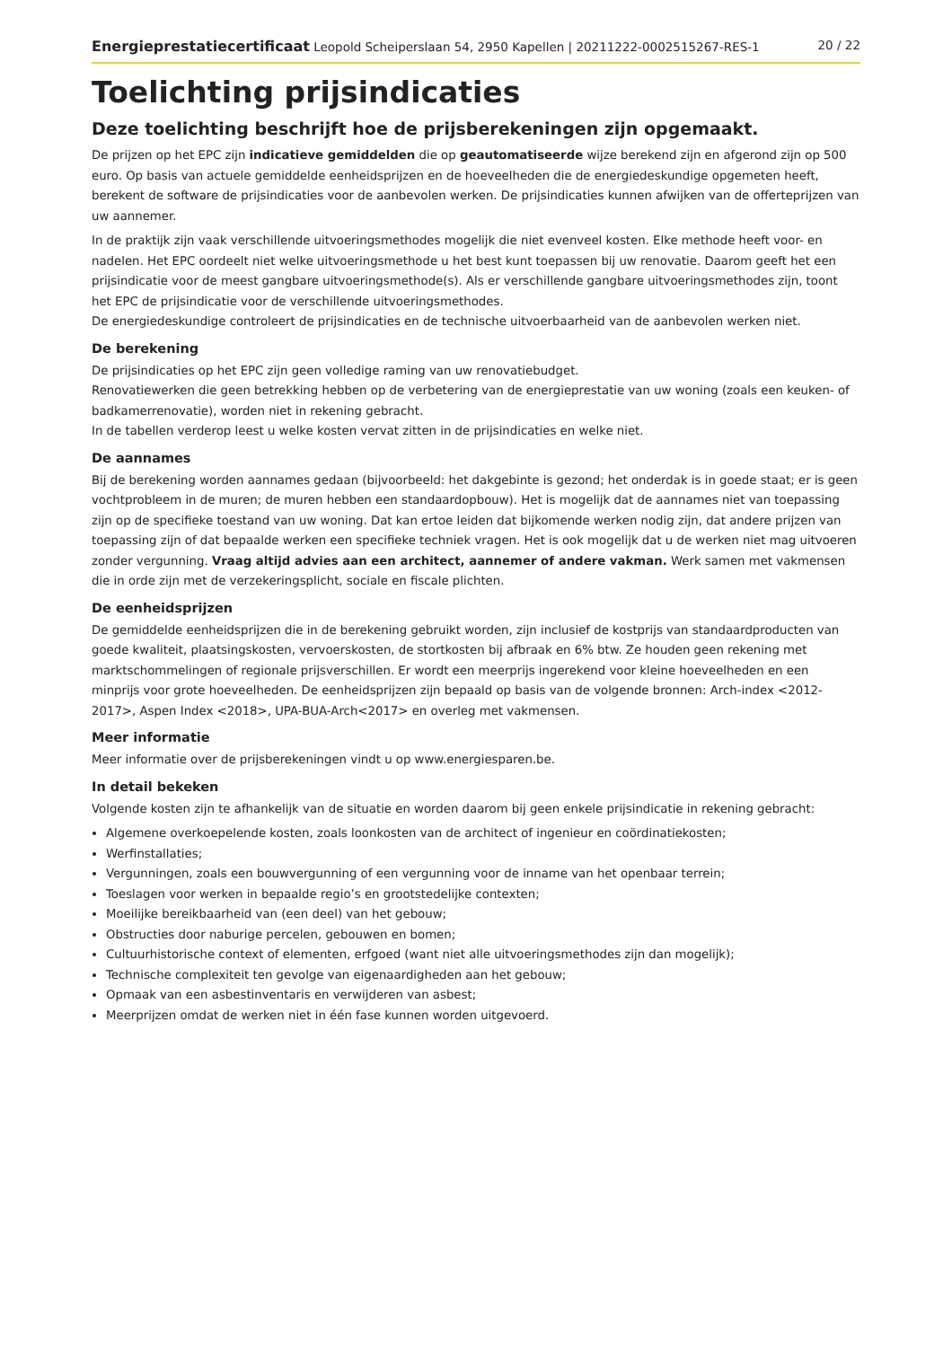Energieprestatiecertificaat Leopold Scheiperslaan 54, 2950 Kapellen | 20211222-0002515267-RES-1 20 / 22
Toelichting prijsindicaties
Deze toelichting beschrijft hoe de prijsberekeningen zijn opgemaakt.
De prijzen op het EPC zijn indicatieve gemiddelden die op geautomatiseerde wijze berekend zijn en afgerond zijn op 500 euro. Op basis van actuele gemiddelde eenheidsprijzen en de hoeveelheden die de energiedeskundige opgemeten heeft, berekent de software de prijsindicaties voor de aanbevolen werken. De prijsindicaties kunnen afwijken van de offerteprijzen van uw aannemer.
In de praktijk zijn vaak verschillende uitvoeringsmethodes mogelijk die niet evenveel kosten. Elke methode heeft voor- en nadelen. Het EPC oordeelt niet welke uitvoeringsmethode u het best kunt toepassen bij uw renovatie. Daarom geeft het een prijsindicatie voor de meest gangbare uitvoeringsmethode(s). Als er verschillende gangbare uitvoeringsmethodes zijn, toont het EPC de prijsindicatie voor de verschillende uitvoeringsmethodes.
De energiedeskundige controleert de prijsindicaties en de technische uitvoerbaarheid van de aanbevolen werken niet.
De berekening
De prijsindicaties op het EPC zijn geen volledige raming van uw renovatiebudget.
Renovatiewerken die geen betrekking hebben op de verbetering van de energieprestatie van uw woning (zoals een keuken- of badkamerrenovatie), worden niet in rekening gebracht.
In de tabellen verderop leest u welke kosten vervat zitten in de prijsindicaties en welke niet.
De aannames
Bij de berekening worden aannames gedaan (bijvoorbeeld: het dakgebinte is gezond; het onderdak is in goede staat; er is geen vochtprobleem in de muren; de muren hebben een standaardopbouw). Het is mogelijk dat de aannames niet van toepassing zijn op de specifieke toestand van uw woning. Dat kan ertoe leiden dat bijkomende werken nodig zijn, dat andere prijzen van toepassing zijn of dat bepaalde werken een specifieke techniek vragen. Het is ook mogelijk dat u de werken niet mag uitvoeren zonder vergunning. Vraag altijd advies aan een architect, aannemer of andere vakman. Werk samen met vakmensen die in orde zijn met de verzekeringsplicht, sociale en fiscale plichten.
De eenheidsprijzen
De gemiddelde eenheidsprijzen die in de berekening gebruikt worden, zijn inclusief de kostprijs van standaardproducten van goede kwaliteit, plaatsingskosten, vervoerskosten, de stortkosten bij afbraak en 6% btw. Ze houden geen rekening met marktschommelingen of regionale prijsverschillen. Er wordt een meerprijs ingerekend voor kleine hoeveelheden en een minprijs voor grote hoeveelheden. De eenheidsprijzen zijn bepaald op basis van de volgende bronnen: Arch-index <2012-2017>, Aspen Index <2018>, UPA-BUA-Arch<2017> en overleg met vakmensen.
Meer informatie
Meer informatie over de prijsberekeningen vindt u op www.energiesparen.be.
In detail bekeken
Volgende kosten zijn te afhankelijk van de situatie en worden daarom bij geen enkele prijsindicatie in rekening gebracht:
Algemene overkoepelende kosten, zoals loonkosten van de architect of ingenieur en coördinatiekosten;
Werfinstallaties;
Vergunningen, zoals een bouwvergunning of een vergunning voor de inname van het openbaar terrein;
Toeslagen voor werken in bepaalde regio’s en grootstedelijke contexten;
Moeilijke bereikbaarheid van (een deel) van het gebouw;
Obstructies door naburige percelen, gebouwen en bomen;
Cultuurhistorische context of elementen, erfgoed (want niet alle uitvoeringsmethodes zijn dan mogelijk);
Technische complexiteit ten gevolge van eigenaardigheden aan het gebouw;
Opmaak van een asbestinventaris en verwijderen van asbest;
Meerprijzen omdat de werken niet in één fase kunnen worden uitgevoerd.